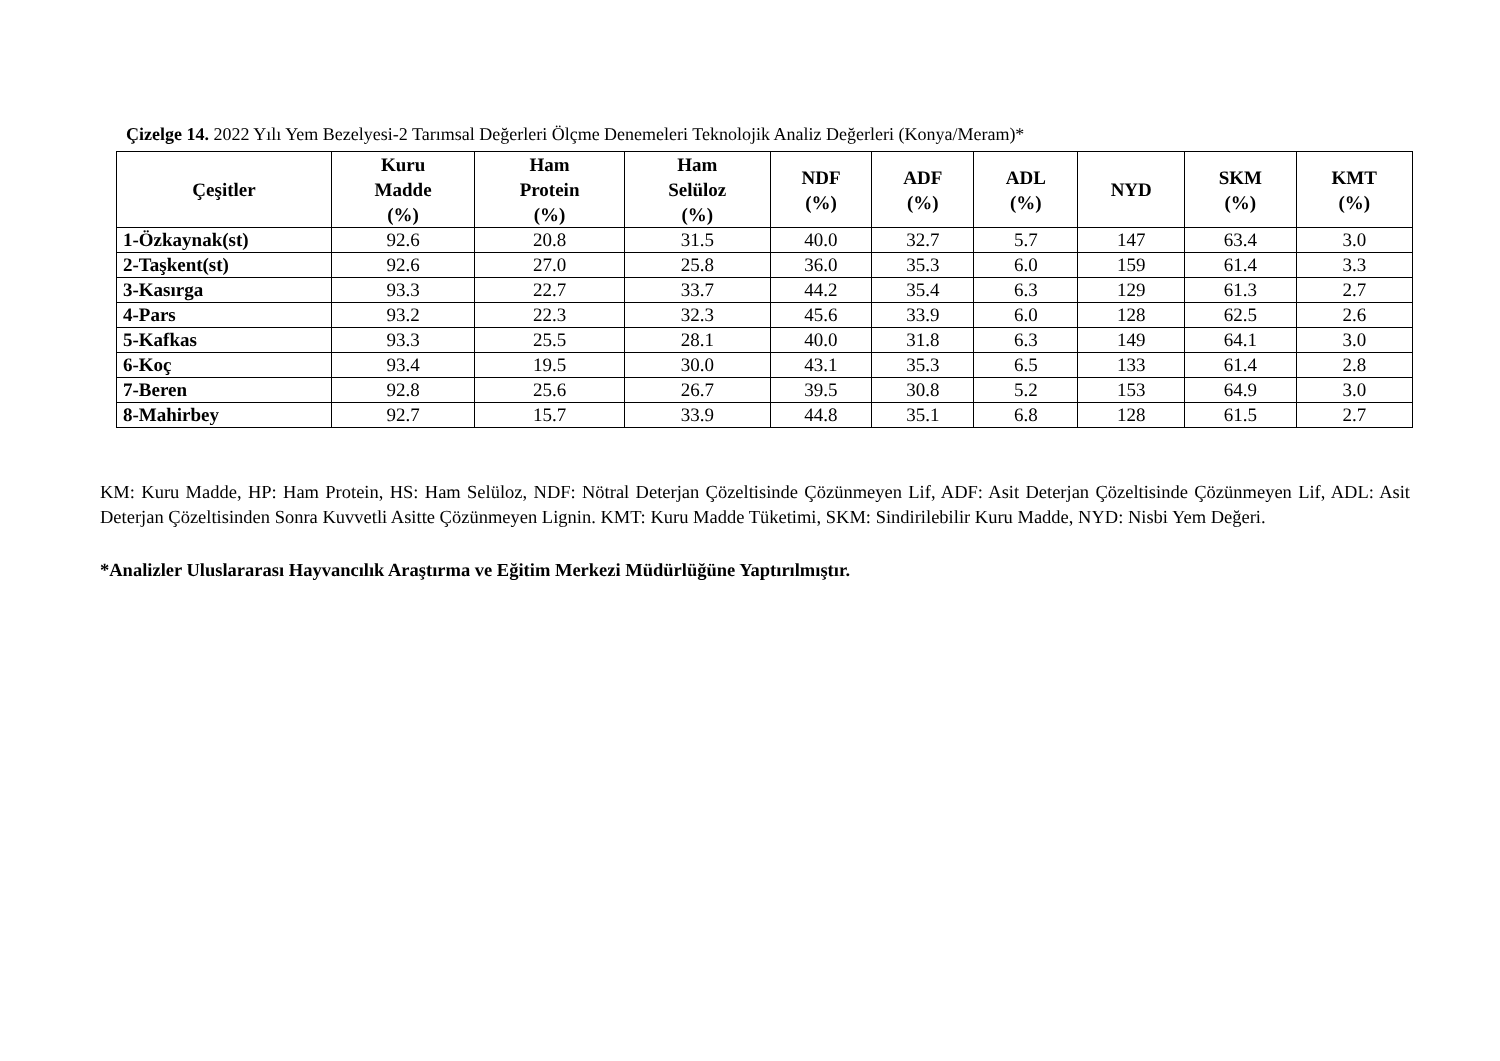Çizelge 14. 2022 Yılı Yem Bezelyesi-2 Tarımsal Değerleri Ölçme Denemeleri Teknolojik Analiz Değerleri (Konya/Meram)*
| Çeşitler | Kuru Madde (%) | Ham Protein (%) | Ham Selüloz (%) | NDF (%) | ADF (%) | ADL (%) | NYD | SKM (%) | KMT (%) |
| --- | --- | --- | --- | --- | --- | --- | --- | --- | --- |
| 1-Özkaynak(st) | 92.6 | 20.8 | 31.5 | 40.0 | 32.7 | 5.7 | 147 | 63.4 | 3.0 |
| 2-Taşkent(st) | 92.6 | 27.0 | 25.8 | 36.0 | 35.3 | 6.0 | 159 | 61.4 | 3.3 |
| 3-Kasırga | 93.3 | 22.7 | 33.7 | 44.2 | 35.4 | 6.3 | 129 | 61.3 | 2.7 |
| 4-Pars | 93.2 | 22.3 | 32.3 | 45.6 | 33.9 | 6.0 | 128 | 62.5 | 2.6 |
| 5-Kafkas | 93.3 | 25.5 | 28.1 | 40.0 | 31.8 | 6.3 | 149 | 64.1 | 3.0 |
| 6-Koç | 93.4 | 19.5 | 30.0 | 43.1 | 35.3 | 6.5 | 133 | 61.4 | 2.8 |
| 7-Beren | 92.8 | 25.6 | 26.7 | 39.5 | 30.8 | 5.2 | 153 | 64.9 | 3.0 |
| 8-Mahirbey | 92.7 | 15.7 | 33.9 | 44.8 | 35.1 | 6.8 | 128 | 61.5 | 2.7 |
KM: Kuru Madde, HP: Ham Protein, HS: Ham Selüloz, NDF: Nötral Deterjan Çözeltisinde Çözünmeyen Lif, ADF: Asit Deterjan Çözeltisinde Çözünmeyen Lif, ADL: Asit Deterjan Çözeltisinden Sonra Kuvvetli Asitte Çözünmeyen Lignin. KMT: Kuru Madde Tüketimi, SKM: Sindirilebilir Kuru Madde, NYD: Nisbi Yem Değeri.
*Analizler Uluslararası Hayvancılık Araştırma ve Eğitim Merkezi Müdürlüğüne Yaptırılmıştır.